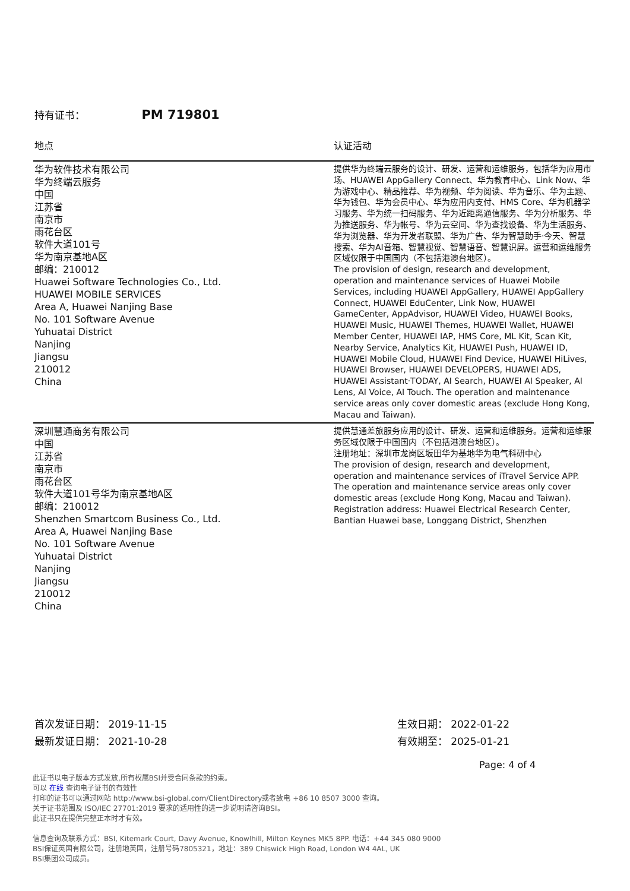持有证书： PM 719801
| 地点 | 认证活动 |
| --- | --- |
| 华为软件技术有限公司 华为终端云服务 中国 江苏省 南京市 雨花台区 软件大道101号 华为南京基地A区 邮编：210012 Huawei Software Technologies Co., Ltd. HUAWEI MOBILE SERVICES Area A, Huawei Nanjing Base No. 101 Software Avenue Yuhuatai District Nanjing Jiangsu 210012 China | 提供华为终端云服务的设计、研发、运营和运维服务，包括华为应用市场、HUAWEI AppGallery Connect、华为教育中心、Link Now、华为游戏中心、精品推荐、华为视频、华为阅读、华为音乐、华为主题、华为钱包、华为会员中心、华为应用内支付、HMS Core、华为机器学习服务、华为统一扫码服务、华为近距离通信服务、华为分析服务、华为推送服务、华为帐号、华为云空间、华为查找设备、华为生活服务、华为浏览器、华为开发者联盟、华为广告、华为智慧助手·今天、智慧搜索、华为AI音箱、智慧视觉、智慧语音、智慧识屏。运营和运维服务区域仅限于中国国内（不包括港澳台地区）。 The provision of design, research and development, operation and maintenance services of Huawei Mobile Services, including HUAWEI AppGallery, HUAWEI AppGallery Connect, HUAWEI EduCenter, Link Now, HUAWEI GameCenter, AppAdvisor, HUAWEI Video, HUAWEI Books, HUAWEI Music, HUAWEI Themes, HUAWEI Wallet, HUAWEI Member Center, HUAWEI IAP, HMS Core, ML Kit, Scan Kit, Nearby Service, Analytics Kit, HUAWEI Push, HUAWEI ID, HUAWEI Mobile Cloud, HUAWEI Find Device, HUAWEI HiLives, HUAWEI Browser, HUAWEI DEVELOPERS, HUAWEI ADS, HUAWEI Assistant·TODAY, AI Search, HUAWEI AI Speaker, AI Lens, AI Voice, AI Touch. The operation and maintenance service areas only cover domestic areas (exclude Hong Kong, Macau and Taiwan). |
| 深圳慧通商务有限公司 中国 江苏省 南京市 雨花台区 软件大道101号华为南京基地A区 邮编：210012 Shenzhen Smartcom Business Co., Ltd. Area A, Huawei Nanjing Base No. 101 Software Avenue Yuhuatai District Nanjing Jiangsu 210012 China | 提供慧通差旅服务应用的设计、研发、运营和运维服务。运营和运维服务区域仅限于中国国内（不包括港澳台地区）。 注册地址：深圳市龙岗区坂田华为基地华为电气科研中心 The provision of design, research and development, operation and maintenance services of iTravel Service APP. The operation and maintenance service areas only cover domestic areas (exclude Hong Kong, Macau and Taiwan). Registration address: Huawei Electrical Research Center, Bantian Huawei base, Longgang District, Shenzhen |
首次发证日期： 2019-11-15
最新发证日期： 2021-10-28
生效日期： 2022-01-22
有效期至： 2025-01-21
Page: 4 of 4
此证书以电子版本方式发放,所有权属BSI并受合同条款的约束。
可以 在线 查询电子证书的有效性
打印的证书可以通过网站 http://www.bsi-global.com/ClientDirectory或者致电 +86 10 8507 3000 查询。
关于证书范围及 ISO/IEC 27701:2019 要求的适用性的进一步说明请咨询BSI。
此证书只在提供完整正本时才有效。
信息查询及联系方式：BSI, Kitemark Court, Davy Avenue, Knowlhill, Milton Keynes MK5 8PP. 电话：+44 345 080 9000
BSI保证英国有限公司，注册地英国，注册号码7805321，地址：389 Chiswick High Road, London W4 4AL, UK
BSI集团公司成员。